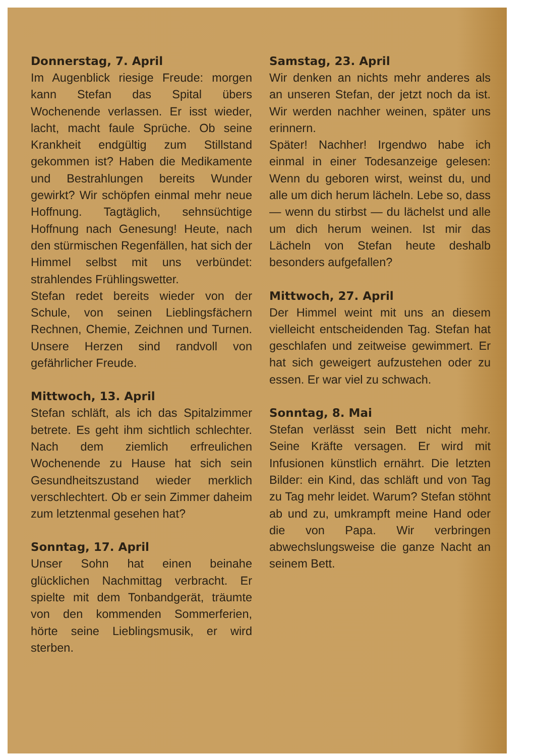Donnerstag, 7. April
Im Augenblick riesige Freude: morgen kann Stefan das Spital übers Wochenende verlassen. Er isst wieder, lacht, macht faule Sprüche. Ob seine Krankheit endgültig zum Stillstand gekommen ist? Haben die Medikamente und Bestrahlungen bereits Wunder gewirkt? Wir schöpfen einmal mehr neue Hoffnung. Tagtäglich, sehnsüchtige Hoffnung nach Genesung! Heute, nach den stürmischen Regenfällen, hat sich der Himmel selbst mit uns verbündet: strahlendes Frühlingswetter.
Stefan redet bereits wieder von der Schule, von seinen Lieblingsfächern Rechnen, Chemie, Zeichnen und Turnen. Unsere Herzen sind randvoll von gefährlicher Freude.
Mittwoch, 13. April
Stefan schläft, als ich das Spitalzimmer betrete. Es geht ihm sichtlich schlechter. Nach dem ziemlich erfreulichen Wochenende zu Hause hat sich sein Gesundheitszustand wieder merklich verschlechtert. Ob er sein Zimmer daheim zum letztenmal gesehen hat?
Sonntag, 17. April
Unser Sohn hat einen beinahe glücklichen Nachmittag verbracht. Er spielte mit dem Tonbandgerät, träumte von den kommenden Sommerferien, hörte seine Lieblingsmusik, er wird sterben.
Samstag, 23. April
Wir denken an nichts mehr anderes als an unseren Stefan, der jetzt noch da ist. Wir werden nachher weinen, später uns erinnern.
Später! Nachher! Irgendwo habe ich einmal in einer Todesanzeige gelesen: Wenn du geboren wirst, weinst du, und alle um dich herum lächeln. Lebe so, dass — wenn du stirbst — du lächelst und alle um dich herum weinen. Ist mir das Lächeln von Stefan heute deshalb besonders aufgefallen?
Mittwoch, 27. April
Der Himmel weint mit uns an diesem vielleicht entscheidenden Tag. Stefan hat geschlafen und zeitweise gewimmert. Er hat sich geweigert aufzustehen oder zu essen. Er war viel zu schwach.
Sonntag, 8. Mai
Stefan verlässt sein Bett nicht mehr. Seine Kräfte versagen. Er wird mit Infusionen künstlich ernährt. Die letzten Bilder: ein Kind, das schläft und von Tag zu Tag mehr leidet. Warum? Stefan stöhnt ab und zu, umkrampft meine Hand oder die von Papa. Wir verbringen abwechslungsweise die ganze Nacht an seinem Bett.